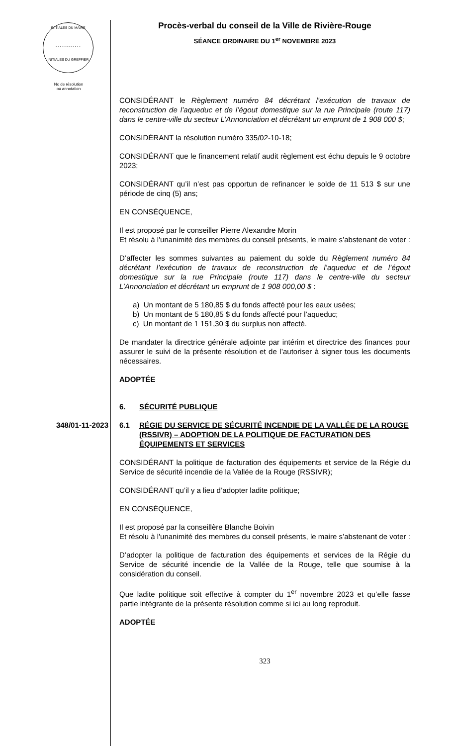INITIALES DU MAIRE
- - - - - - - - - - - -
INITIALES DU GREFFIER
No de résolution
ou annotation
Procès-verbal du conseil de la Ville de Rivière-Rouge
SÉANCE ORDINAIRE DU 1<sup>er</sup> NOVEMBRE 2023
CONSIDÉRANT le Règlement numéro 84 décrétant l’exécution de travaux de reconstruction de l’aqueduc et de l’égout domestique sur la rue Principale (route 117) dans le centre-ville du secteur L’Annonciation et décrétant un emprunt de 1 908 000 $;
CONSIDÉRANT la résolution numéro 335/02-10-18;
CONSIDÉRANT que le financement relatif audit règlement est échu depuis le 9 octobre 2023;
CONSIDÉRANT qu’il n’est pas opportun de refinancer le solde de 11 513 $ sur une période de cinq (5) ans;
EN CONSÉQUENCE,
Il est proposé par le conseiller Pierre Alexandre Morin
Et résolu à l'unanimité des membres du conseil présents, le maire s’abstenant de voter :
D’affecter les sommes suivantes au paiement du solde du Règlement numéro 84 décrétant l’exécution de travaux de reconstruction de l’aqueduc et de l’égout domestique sur la rue Principale (route 117) dans le centre-ville du secteur L’Annonciation et décrétant un emprunt de 1 908 000,00 $ :
a) Un montant de 5 180,85 $ du fonds affecté pour les eaux usées;
b) Un montant de 5 180,85 $ du fonds affecté pour l’aqueduc;
c) Un montant de 1 151,30 $ du surplus non affecté.
De mandater la directrice générale adjointe par intérim et directrice des finances pour assurer le suivi de la présente résolution et de l’autoriser à signer tous les documents nécessaires.
ADOPTÉE
6. SÉCURITÉ PUBLIQUE
348/01-11-2023
6.1 RÉGIE DU SERVICE DE SÉCURITÉ INCENDIE DE LA VALLÉE DE LA ROUGE (RSSIVR) – ADOPTION DE LA POLITIQUE DE FACTURATION DES ÉQUIPEMENTS ET SERVICES
CONSIDÉRANT la politique de facturation des équipements et service de la Régie du Service de sécurité incendie de la Vallée de la Rouge (RSSIVR);
CONSIDÉRANT qu’il y a lieu d’adopter ladite politique;
EN CONSÉQUENCE,
Il est proposé par la conseillère Blanche Boivin
Et résolu à l'unanimité des membres du conseil présents, le maire s’abstenant de voter :
D’adopter la politique de facturation des équipements et services de la Régie du Service de sécurité incendie de la Vallée de la Rouge, telle que soumise à la considération du conseil.
Que ladite politique soit effective à compter du 1<sup>er</sup> novembre 2023 et qu’elle fasse partie intégrante de la présente résolution comme si ici au long reproduit.
ADOPTÉE
323